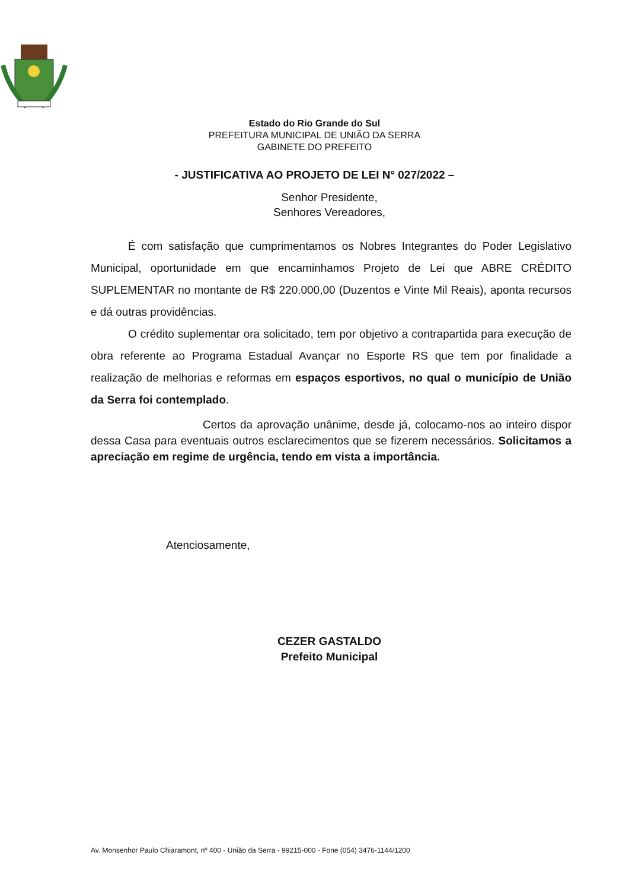Estado do Rio Grande do Sul
PREFEITURA MUNICIPAL DE UNIÃO DA SERRA
GABINETE DO PREFEITO
- JUSTIFICATIVA AO PROJETO DE LEI N° 027/2022 –
Senhor Presidente,
Senhores Vereadores,
É com satisfação que cumprimentamos os Nobres Integrantes do Poder Legislativo Municipal, oportunidade em que encaminhamos Projeto de Lei que ABRE CRÉDITO SUPLEMENTAR no montante de R$ 220.000,00 (Duzentos e Vinte Mil Reais), aponta recursos e dá outras providências.
O crédito suplementar ora solicitado, tem por objetivo a contrapartida para execução de obra referente ao Programa Estadual Avançar no Esporte RS que tem por finalidade a realização de melhorias e reformas em espaços esportivos, no qual o município de União da Serra foi contemplado.
Certos da aprovação unânime, desde já, colocamo-nos ao inteiro dispor dessa Casa para eventuais outros esclarecimentos que se fizerem necessários. Solicitamos a apreciação em regime de urgência, tendo em vista a importância.
Atenciosamente,
CEZER GASTALDO
Prefeito Municipal
Av. Monsenhor Paulo Chiaramont, nº 400 - União da Serra - 99215-000 - Fone (054) 3476-1144/1200